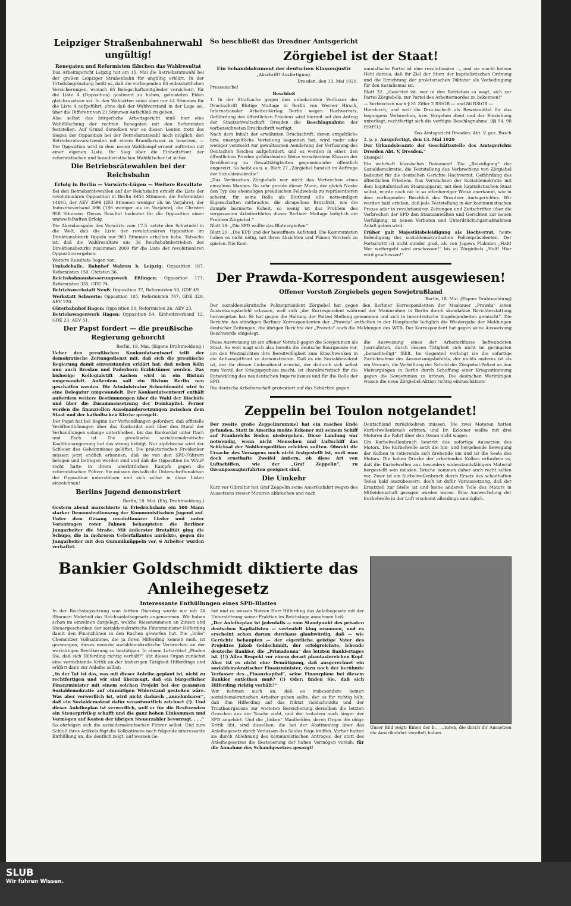Leipziger Straßenbahnerwahl ungültig!
Renegaten und Reformisten fälschen das Wahlresultat
Das Arbeitsgericht Leipzig hat am 15. Mai die Betriebsratswahl bei der großen Leipziger Straßenbahn für ungültig erklärt. In der Urteilsbegründung heißt es, daß die vorliegenden 65 eidesstattlichen Versicherungen, wonach 65 Belegschaftsmitglieder versichern, für die Liste 4 (Opposition) gestimmt zu haben, geleisteten Eiden gleichzusetzen sei. In den Wahlakten seien aber nur 44 Stimmen für die Liste 4 aufgeführt, ohne daß der Wahlvorstand in der Lage sei, über die Differenz von 21 Stimmen Aufschluß zu geben.
Also selbst das bürgerliche Arbeitsgericht muß hier eine Wahlfälschung der rechten Renegaten mit den Reformisten feststellen. Auf Grund derselben war es diesen Leuten trotz des Sieges der Opposition bei der Betriebsratswahl noch möglich, den Betriebsratsvorsitzenden mit einem Brandlerianer zu besetzen. — Die Opposition wird in dem neuen Wahlkampf erneut auftreten mit einer eigenen Liste. Ihr Sieg über die Einheitsfront der reformistischen und brandleristischen Wahlfälscher ist sicher.
Die Betriebsrätewahlen bei der Reichsbahn
Erfolg in Berlin — Vorwärts-Lügen — Weitere Resultate
Bei den Betriebsrätewahlen auf der Reichsbahn erhielt die Liste der revolutionären Opposition in Berlin 4454 Stimmen, die Reformisten 14010, der AEV 3598 (253 Stimmen weniger als im Vorjahre), der Industrieverband 496 (186 weniger als im Vorjahre), die Christen 958 Stimmen. Dieses Resultat bedeutet für die Opposition einen unzweifelhaften Erfolg.
Die Abendausgabe des Vorwärts vom 17.5. setzte den Schwindel in die Welt, daß die Liste der revolutionären Opposition im Direktionsbezirk Oppeln nur 963 Stimmen erhalten habe. Tatsache ist, daß die Wahlresultate aus 38 Reichsbahnbetrieben des Direktionsbezirks zusammen 2009 für die Liste der revolutionären Opposition ergeben.
Weitere Resultate liegen vor:
Umladehalle, Bahnhof Wahren b. Leipzig: Opposition 187, Reformisten 150, Christen 36.
Reichsbahnausbesserungswerk Eßlingen: Opposition 177, Reformisten 335, GDE 74.
Betriebswerkstatt Neuß: Opposition 37, Reformisten 50, GDE 49.
Werkstatt Schwerte: Opposition 105, Reformisten 767, GDE 320, AEV 220.
Güterbahnhof Hagen: Opposition 50, Reformisten 26, AEV 23.
Betriebswagenwerk Hagen: Opposition 54, Einheitsverband 12, GDE 23, AEV 51.
Der Papst fordert — die preußische Regierung gehorcht
Berlin, 18. Mai. (Eigene Drahtmeldung.)
Ueber den preußischen Konkordatsentwurf teilt der demokratische Zeitungsdienst mit, daß sich die preußische Regierung damit einverstanden erklärt hat, daß neben Köln nun auch Breslau und Paderborn Erzbistümer werden. Das bisherige Kollegialstift Aachen wird in ein Bistum umgewandelt. Außerdem soll ein Bistum Berlin neu geschaffen werden. Die Administratur Schneidemühl wird in eine Delegatur umgewandelt. Der Konkordatsentwurf enthält außerdem weitere Bestimmungen über die Wahl der Bischöfe und über die Zusammensetzung der Domkapitel. Ferner werden die finanziellen Auseinandersetzungen zwischen dem Staat und der katholischen Kirche geregelt.
Der Papst hat bei Beginn der Verhandlungen gefordert, daß offizielle Veröffentlichungen über das Konkordat und über den Stand der Verhandlungen solange unterbleiben, bis das Konkordat unter Dach und Fach ist. Die preußische sozialdemokratische Koalitionsregierung hat das streng befolgt. Nur zipfelweise wird der Schleier des Geheimnisses gelüftet. Die proletarischen Freidenker müssen jetzt endlich erkennen, daß sie von den SPD-Führern belogen und betrogen worden sind und daß die Opposition im WAuF recht hatte in ihrem unerbittlichen Kampfe gegen die reformistischen Führer. Sie müssen deshalb die Unterschriftenaktion der Opposition unterstützen und sich selbst in diese Listen einzeichnen!
Berlins Jugend demonstriert
Berlin, 18. Mai. (Eig. Drahtmeldung.)
Gestern abend marschierte in Friedrichshain ein 500 Mann starker Demonstrationszug der Kommunistischen Jugend auf. Unter dem Gesang revolutionärer Lieder und unter Vorantragen roter Fahnen behaupteten die Berliner Jungarbeiter die Straße. Mit äußerster Brutalität ging die Schupo, die in mehreren Ueberfallautos anrückte, gegen die Jungarbeiter mit den Gummiknüppeln vor. 6 Arbeiter wurden verhaftet.
So beschließt das Dresdner Amtsgericht
Zörgiebel ist der Staat!
Ein Schanddokument der deutschen Klassenjustiz
„Abschrift! Ausfertigung.
Dresden, den 13. Mai 1929.
Pressesache!
Beschluß
1. In der Strafsache gegen den unbekannten Verfasser der Druckschrift Blutige Maitage in Berlin von Werner Hirsch, Internationaler Arbeiter-Verlag Berlin wegen Hochverrats, Gefährdung des öffentlichen Friedens wird hiermit auf den Antrag der Staatsanwaltschaft Dresden die Beschlagnahme der vorbezeichneten Druckschrift verfügt.
Nach dem Inhalt der erwähnten Druckschrift, deren entgeltliche bzw. unentgeltliche Verteilung begonnen hat, wird mehr oder weniger versteckt zur gewaltsamen Aenderung der Verfassung des Deutschen Reiches aufgefordert, und es werden in einer, den öffentlichen Frieden gefährdenden Weise verschiedene Klassen der Bevölkerung zu Gewalttätigkeiten gegeneinander öffentlich angereizt. So heißt es u. a. Blatt 27 „Zörgiebel handelt im Auftrage der Sozialdemokratie“:
„Das Verbrechen Zörgiebels war nicht das Verbrechen eines einzelnen Mannes. So sehr gerade dieser Mann, der gleich Noske den Typ des ehemaligen preußischen Feldwebels zu repräsentieren scheint, für seine Rolle als Bluthund alle notwendigen Eigenschaften mitbrachte, die skrupellose Brutalität, wie die dumpfe bornierte Roheit, so wenig ist das Problem des vergossenen Arbeiterblutes dieser Berliner Maitage lediglich ein Problem Zörgiebel.“
Blatt 28: „Die SPD wollte das Blutvergießen“
Blatt 29: „Die KPD und der bewaffnete Aufstand. Die Kommunisten haben es nicht nötig, mit ihren Absichten und Plänen Versteck zu spielen. Die Kom-
munistische Partei ist eine revolutionäre ..., und sie macht keinen Hehl daraus, daß ihr Ziel der Sturz der kapitalistischen Ordnung und die Errichtung der proletarischen Diktatur als Vorbedingung für den Sozialismus ist.
Blatt 32: „Geächtet ist, wer in den Betrieben es wagt, sich zur Partei Zörgiebels, zur Partei des Arbeitermordes zu bekennen!“
— Verbrechen nach § 81 Ziffer 2 RStGB — und 86 RStGB —
Hierdurch, und weil die Druckschrift als Beweismittel für das begangene Verbrechen, bzw. Vergehen dient und der Einziehung unterliegt, rechtfertigt sich die verfügte Beschlagnahme. (§§ 94, 98 RStPO.)
Das Amtsgericht Dresden, Abt. V. gez. Busch
2. p. p. Ausgefertigt, den 13. Mai 1929
Der Urkundsbeamte der Geschäftsstelle des Amtsgerichts Dresden Abt. V, Dresden.“
Stempel!
Ein wahrhaft klassisches Dokument! Die „Beleidigung“ der Sozialdemokratie, die Feststellung des Verbrechens von Zörgiebel bedeutet für die deutschen Gerichte Hochverrat, Gefährdung des öffentlichen Friedens. Das Verwachsen der Sozialdemokratie mit dem kapitalistischen Staatsapparat, mit dem kapitalistischen Staat selbst, wurde noch nie in so offenherziger Weise anerkannt, wie in dem vorliegenden Beschluß des Dresdner Amtsgerichtes. Wir werden bald erleben, daß jede Feststellung in der kommunistischen Presse oder in revolutionären Zeitungen und Zeitschriften über die Verbrechen der SPD den Staatsanwälten und Gerichten zur neuen Verfolgung, zu neuen Verboten und Unterdrückungsmaßnahmen Anlaß geben wird.
Früher galt Majestätsbeleidigung als Hochverrat, heute Beleidigung der sozialdemokratischen Polizeipräsidenten. Der Fortschritt ist nicht minder groß, als von Jagows Plakaten „Halt! Wer weitergeht wird erschossen!“ bis zu Zörgiebels „Halt! Hier wird geschossen!“
Der Prawda-Korrespondent ausgewiesen!
Offener Vorstoß Zörgiebels gegen Sowjetrußland
Berlin, 18. Mai. (Eigene Drahtmeldung)
Der sozialdemokratische Polizeipräsident Zörgiebel hat gegen den Berliner Korrespondenten der Moskauer „Prawda“ einen Ausweisungsbefehl erlassen, weil sich „der Korrespondent während der Maiunruhen in Berlin durch skandalöse Berichterstattung hervorgetan hat. Er hat gegen die Haltung der Polizei Stellung genommen und sich in innerdeutsche Angelegenheiten gemischt“. Die Berichte des ständigen Berliner Korrespondenten der „Prawda“ enthalten in der Hauptsache lediglich die Wiedergabe der Meldungen deutscher Zeitungen, die übrigen Berichte der „Prawda“ auch die Meldungen des WTB. Der Korrespondent hat gegen seine Ausweisung Beschwerde eingelegt.
Diese Ausweisung ist ein offener Vorstoß gegen die Sowjetunion als Staat. So weit wagt sich also bereits die deutsche Bourgeoisie vor, um den Westmächten ihre Bereitwilligkeit zum Einschwenken in die Antisowjetfront zu demonstrieren. Daß es ein Sozialdemokrat ist, der ihr diesen Liebesdienst erweist, der dadurch sich selbst zum Ventil der Kriegspsychose macht, ist charakteristisch für die Entwicklung des neudeutschen Imperialismus und für die Rolle der SPD.
Die deutsche Arbeiterschaft protestiert auf das Schärfste gegen
die Ausweisung eines der Arbeiterklasse befreundeten Journalisten, durch dessen Tätigkeit sich nicht im geringsten „benachteiligt“ fühlt. Im Gegenteil verlangt sie die sofortige Zurücknahme des Ausweisungsbefehls, der nichts anderes ist als ein Versuch, die Verhüllung der Schuld der Zörgiebel-Polizei an den Maivorgängen in Berlin durch Schaffung einer Kriegsstimmung gegen die Sowjetunion zu krönen. Die deutschen Werktätigen wissen die neue Zörgiebel-Aktion richtig einzuschätzen!
Zeppelin bei Toulon notgelandet!
Der zweite große Zeppelinrummel hat ein rasches Ende gefunden. Statt in Amerika mußte Eckener mit seinem Schiff auf Frankreichs Boden niedergehen. Diese Landung war notwendig, wenn nicht Menschen und Luftschiff das Schicksal der Nobileexpedition erleiden sollten. Obwohl die Ursache des Versagens noch nicht festgestellt ist, muß man doch ernsthafte Zweifel äußern, ob diese Art von Luftschiffen, wie der „Graf Zeppelin“, zu Ozeanpassagierfahrten geeignet sind.
Die Umkehr
Kurz vor Gibraltar hat Graf Zeppelin seine Amerikafahrt wegen des Aussetzens zweier Motoren abbrechen und nach
Deutschland zurückkehren müssen. Die zwei Motoren hatten Kurbelwellenbruch erlitten, und Dr. Eckener wollte mit drei Motoren die Fahrt über den Ozean nicht wagen.
Ein Kurbelwellenbruch bewirkt das sofortige Aussetzen des Motors. Die Kurbelwelle setzt die hin- und hergehende Bewegung der Kolben in rotierende sich drehende um und ist die Seele des Motors. Die hohen Drucke der arbeitenden Kolben erfordern es, daß die Kurbelwellen aus besonders widerstandsfähigem Material hergestellt sein müssen. Brüche kommen daher auch recht selten vor. Zwar ist ein Kurbelwellenbruch durch Ersatz des schadhaften Teiles bald auszubessern, doch ist dafür Voraussetzung, daß der Ersatzteil zur Stelle ist und keine anderen Teile des Motors in Mitleidenschaft gezogen worden waren. Eine Auswechslung der Kurbelwelle in der Luft erscheint allerdings unmöglich.
Bankier Goldschmidt diktierte das Anleihegesetz
Interessante Enthüllungen eines SPD-Blattes
In der Reichstagssitzung vom letzten Dienstag wurde nur mit 24 Stimmen Mehrheit das Reichsanleihegesetz angenommen. Wir haben schon im einzelnen dargelegt, welche Riesensummen an Zinsen und Steuergeschenken der sozialdemokratische Finanzminister Hilferding damit den Finanzhänen in den Rachen geworfen hat. Die „linke“ Chemnitzer Volksstimme, die ja ihren Hilferding kennen muß, ist gezwungen, dieses neueste sozialdemokratische Verbrechen an der werktätigen Bevölkerung zu bestätigen. In einem Leitartikel „Finden Sie, daß sich Hilferding richtig verhält?“ übt dieses Organ zunächst eine vernichtende Kritik an der bisherigen Tätigkeit Hilferdings und erklärt dann zur Anleihe selbst:
„In der Tat ist das, was mit dieser Anleihe geplant ist, nicht zu rechtfertigen und wir sind überzeugt, daß ein bürgerlicher Finanzminister mit einem solchen Projekt bei der gesamten Sozialdemokratie auf einmütigen Widerstand gestoßen wäre. Was aber verwerflich ist, wird nicht dadurch „annehmbarer“, daß ein Sozialdemokrat dafür verantwortlich zeichnet (!). Und dieser Anleiheplan ist verwerflich, weil er für die Besitzenden ein Steuerprivileg schafft und die ganz hohen Einkommen und Vermögen auf Kosten der übrigen Steuerzahler bevorzugt. . . .“
So ohrfeigen sich die sozialdemokratischen Führer selbst. Und zum Schluß ihres Artikels fügt die Volksstimme noch folgende interessante Enthüllung an, die deutlich zeigt, auf wessen Ge-
bot und zu wessen Nutzen Herr Hilferding das Anleihegesetz mit der Unterstützung seiner Fraktion im Reichstage annehmen ließ:
„Der Anleiheplan ist jedenfalls — vom Standpunkt des privaten deutschen Kapitalisten — verteufelt klug ersonnen, und es erscheint schon darum durchaus glaubwürdig, daß — wie Gerüchte behaupten — der eigentliche geistige Vater des Projektes Jakob Goldschmidt, der erfolgreichste, lebende deutsche Bankier, die „Primadonna“ des letzten Bankiertages ist. (!!) Allen Respekt vor einem derart phantasiereichen Kopf. Aber ist es nicht eine Demütigung, daß ausgerechnet ein sozialdemokratischer Finanzminister, dazu noch der berühmte Verfasser des „Finanzkapital“, seine Finanzpläne bei diesem Bankier entleihen muß? (!) Oder: finden Sie, daß sich Hilferding richtig verhält?“
Wir nehmen auch an, daß es insbesondere keinen sozialdemokratischen Arbeiter geben sollte, der es für richtig hält, daß ihm Hilferding auf das Diktat Goldschmidts und der Trustbourgeoisie zur weiteren Bereicherung derselben die letzten Groschen aus der Tasche zieht, und der trotzdem noch länger der SPD angehört. Und die „linken“ Maulhelden, deren Organ die obige Kritik übt, sind dieselben, die bei der Abstimmung über das Anleihegesetz durch Verlassen des Saales feige kniffen. Vorher hatten sie durch Ablehnung des kommunistischen Antrages, der statt des Anleihegesetzes die Besteuerung der hohen Vermögen vorsah, für die Annahme des Schandgesetzes gesorgt!
Unser Bild zeigt: Einen der b... ...toren, die durch ihr Aussetzen die Amerikafahrt vereitelt haben.
SLUB
Wir führen Wissen.